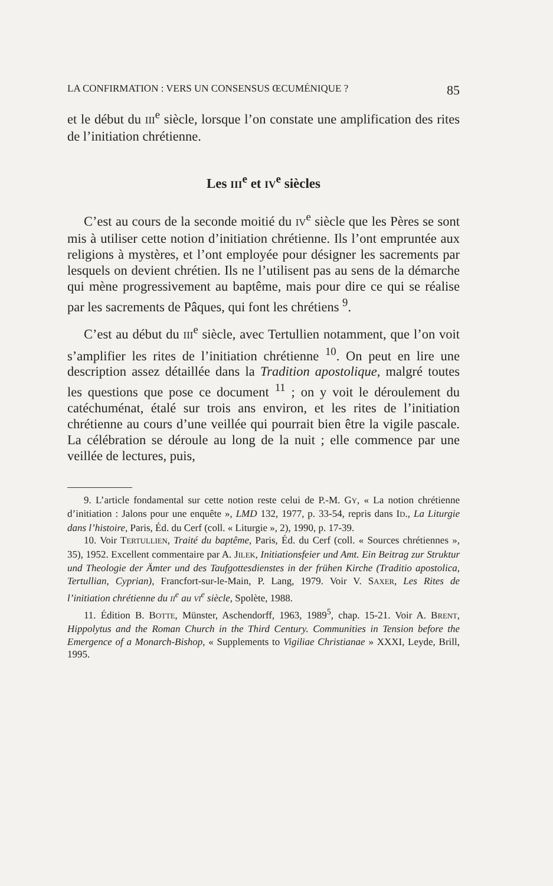LA CONFIRMATION : VERS UN CONSENSUS ŒCUMÉNIQUE ? 85
et le début du III<sup>e</sup> siècle, lorsque l’on constate une amplification des rites de l’initiation chrétienne.
Les III<sup>e</sup> et IV<sup>e</sup> siècles
C’est au cours de la seconde moitié du IV<sup>e</sup> siècle que les Pères se sont mis à utiliser cette notion d’initiation chrétienne. Ils l’ont empruntée aux religions à mystères, et l’ont employée pour désigner les sacrements par lesquels on devient chrétien. Ils ne l’utilisent pas au sens de la démarche qui mène progressivement au baptême, mais pour dire ce qui se réalise par les sacrements de Pâques, qui font les chrétiens <sup>9</sup>.
C’est au début du III<sup>e</sup> siècle, avec Tertullien notamment, que l’on voit s’amplifier les rites de l’initiation chrétienne <sup>10</sup>. On peut en lire une description assez détaillée dans la Tradition apostolique, malgré toutes les questions que pose ce document <sup>11</sup> ; on y voit le déroulement du catéchuménat, étalé sur trois ans environ, et les rites de l’initiation chrétienne au cours d’une veillée qui pourrait bien être la vigile pascale. La célébration se déroule au long de la nuit ; elle commence par une veillée de lectures, puis,
9. L’article fondamental sur cette notion reste celui de P.-M. GY, « La notion chrétienne d’initiation : Jalons pour une enquête », LMD 132, 1977, p. 33-54, repris dans ID., La Liturgie dans l’histoire, Paris, Éd. du Cerf (coll. « Liturgie », 2), 1990, p. 17-39.
10. Voir TERTULLIEN, Traité du baptême, Paris, Éd. du Cerf (coll. « Sources chrétiennes », 35), 1952. Excellent commentaire par A. JILEK, Initiationsfeier und Amt. Ein Beitrag zur Struktur und Theologie der Ämter und des Taufgottesdienstes in der frühen Kirche (Traditio apostolica, Tertullian, Cyprian), Francfort-sur-le-Main, P. Lang, 1979. Voir V. SAXER, Les Rites de l’initiation chrétienne du II<sup>e</sup> au VI<sup>e</sup> siècle, Spolète, 1988.
11. Édition B. BOTTE, Münster, Aschendorff, 1963, 1989<sup>5</sup>, chap. 15-21. Voir A. BRENT, Hippolytus and the Roman Church in the Third Century. Communities in Tension before the Emergence of a Monarch-Bishop, « Supplements to Vigiliae Christianae » XXXI, Leyde, Brill, 1995.